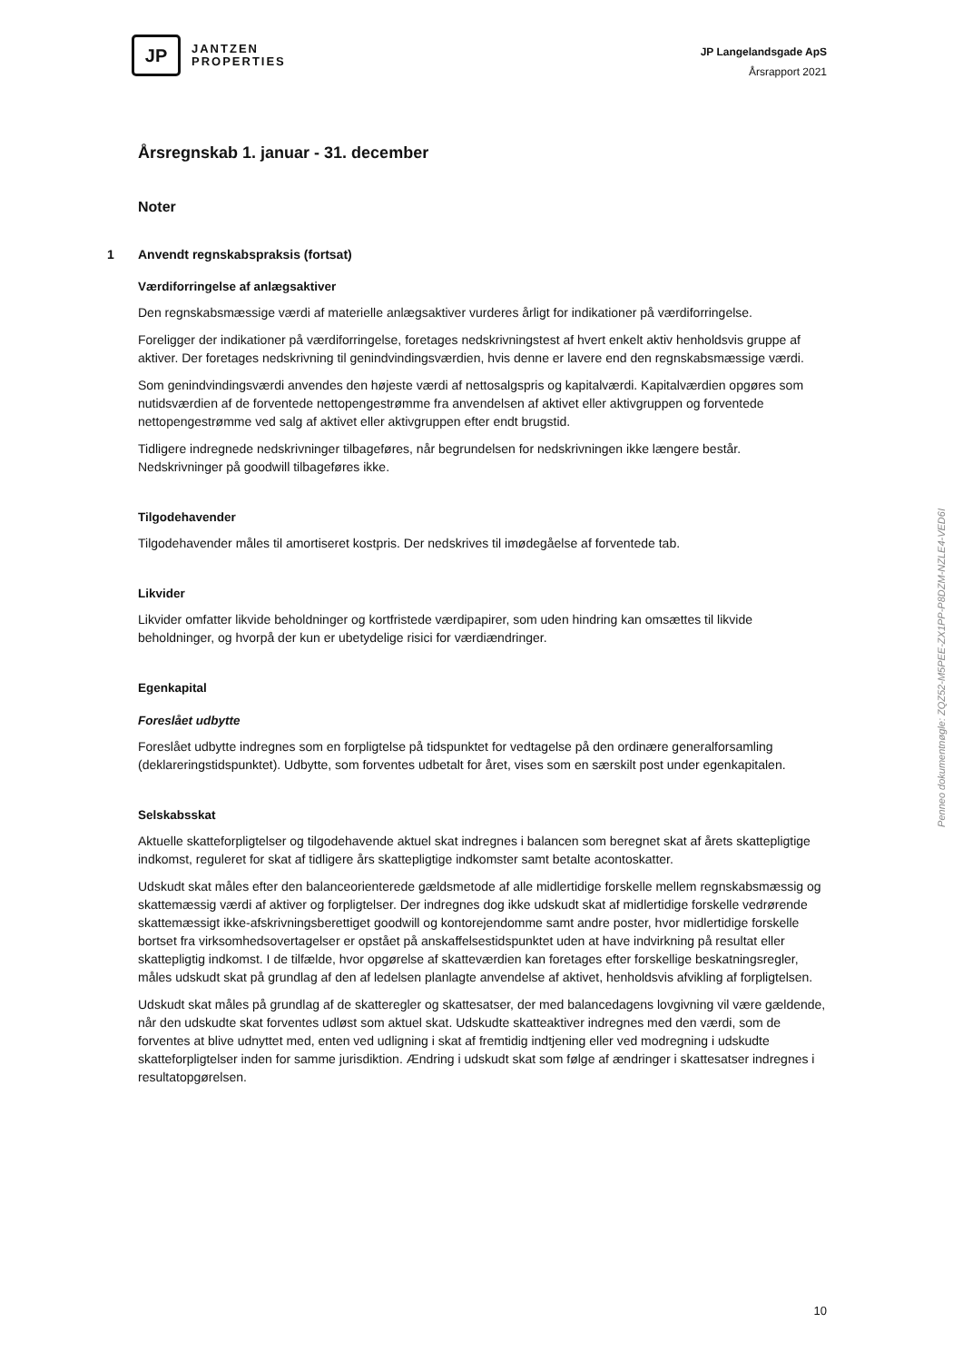JP
JANTZEN
PROPERTIES
JP Langelandsgade ApS
Årsrapport 2021
Årsregnskab 1. januar - 31. december
Noter
1 Anvendt regnskabspraksis (fortsat)
Værdiforringelse af anlægsaktiver
Den regnskabsmæssige værdi af materielle anlægsaktiver vurderes årligt for indikationer på værdifor­ringelse.
Foreligger der indikationer på værdiforringelse, foretages nedskrivningstest af hvert enkelt aktiv hen­holdsvis gruppe af aktiver. Der foretages nedskrivning til genindvindingsværdien, hvis denne er lavere end den regnskabsmæssige værdi.
Som genindvindingsværdi anvendes den højeste værdi af nettosalgspris og kapitalværdi. Kapitalværdi­en opgøres som nutidsværdien af de forventede nettopengestrømme fra anvendelsen af aktivet eller aktivgruppen og forventede nettopengestrømme ved salg af aktivet eller aktivgruppen efter endt brugstid.
Tidligere indregnede nedskrivninger tilbageføres, når begrundelsen for nedskrivningen ikke længere består. Nedskrivninger på goodwill tilbageføres ikke.
Tilgodehavender
Tilgodehavender måles til amortiseret kostpris. Der nedskrives til imødegåelse af forventede tab.
Likvider
Likvider omfatter likvide beholdninger og kortfristede værdipapirer, som uden hindring kan omsættes til likvide beholdninger, og hvorpå der kun er ubetydelige risici for værdiændringer.
Egenkapital
Foreslået udbytte
Foreslået udbytte indregnes som en forpligtelse på tidspunktet for vedtagelse på den ordinære gene­ralforsamling (deklareringstidspunktet). Udbytte, som forventes udbetalt for året, vises som en sær­skilt post under egenkapitalen.
Selskabsskat
Aktuelle skatteforpligtelser og tilgodehavende aktuel skat indregnes i balancen som beregnet skat af årets skattepligtige indkomst, reguleret for skat af tidligere års skattepligtige indkomster samt betalte acontoskatter.
Udskudt skat måles efter den balanceorienterede gældsmetode af alle midlertidige forskelle mellem regnskabsmæssig og skattemæssig værdi af aktiver og forpligtelser. Der indregnes dog ikke udskudt skat af midlertidige forskelle vedrørende skattemæssigt ikke-afskrivningsberettiget goodwill og kon­torejendomme samt andre poster, hvor midlertidige forskelle bortset fra virksomhedsovertagelser er opstået på anskaffelsestidspunktet uden at have indvirkning på resultat eller skattepligtig indkomst. I de tilfælde, hvor opgørelse af skatteværdien kan foretages efter forskellige beskatningsregler, måles udskudt skat på grundlag af den af ledelsen planlagte anvendelse af aktivet, henholdsvis afvikling af forpligtelsen.
Udskudt skat måles på grundlag af de skatteregler og skattesatser, der med balancedagens lovgivning vil være gældende, når den udskudte skat forventes udløst som aktuel skat. Udskudte skatteaktiver indregnes med den værdi, som de forventes at blive udnyttet med, enten ved udligning i skat af frem­tidig indtjening eller ved modregning i udskudte skatteforpligtelser inden for samme jurisdiktion. Ændring i udskudt skat som følge af ændringer i skattesatser indregnes i resultatopgørelsen.
Penneo dokumentnøgle: ZQZ52-M5PEE-ZX1PP-P8DZM-NZLE4-VED6I
10